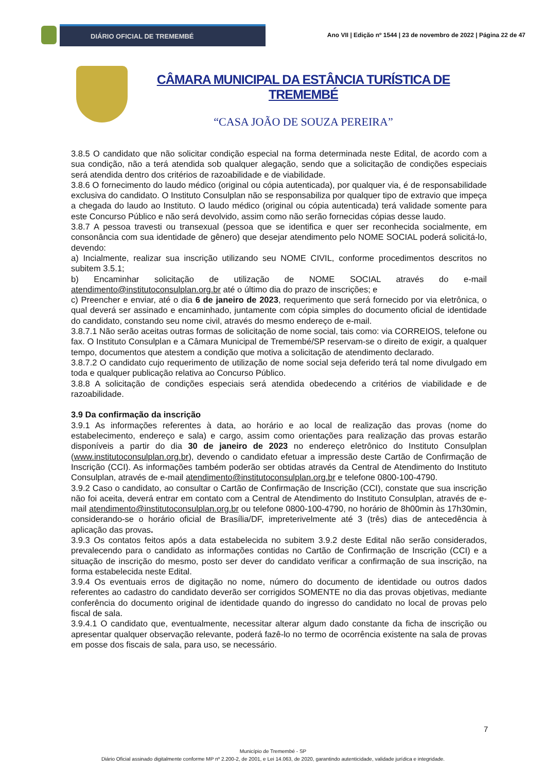DIÁRIO OFICIAL DE TREMEMBÉ
Ano VII | Edição nº 1544 | 23 de novembro de 2022 | Página 22 de 47
CÂMARA MUNICIPAL DA ESTÂNCIA TURÍSTICA DE TREMEMBÉ
“CASA JOÃO DE SOUZA PEREIRA”
3.8.5 O candidato que não solicitar condição especial na forma determinada neste Edital, de acordo com a sua condição, não a terá atendida sob qualquer alegação, sendo que a solicitação de condições especiais será atendida dentro dos critérios de razoabilidade e de viabilidade.
3.8.6 O fornecimento do laudo médico (original ou cópia autenticada), por qualquer via, é de responsabilidade exclusiva do candidato. O Instituto Consulplan não se responsabiliza por qualquer tipo de extravio que impeça a chegada do laudo ao Instituto. O laudo médico (original ou cópia autenticada) terá validade somente para este Concurso Público e não será devolvido, assim como não serão fornecidas cópias desse laudo.
3.8.7 A pessoa travesti ou transexual (pessoa que se identifica e quer ser reconhecida socialmente, em consonância com sua identidade de gênero) que desejar atendimento pelo NOME SOCIAL poderá solicitá-lo, devendo:
a) Incialmente, realizar sua inscrição utilizando seu NOME CIVIL, conforme procedimentos descritos no subitem 3.5.1;
b) Encaminhar solicitação de utilização de NOME SOCIAL através do e-mail atendimento@institutoconsulplan.org.br até o último dia do prazo de inscrições; e
c) Preencher e enviar, até o dia 6 de janeiro de 2023, requerimento que será fornecido por via eletrônica, o qual deverá ser assinado e encaminhado, juntamente com cópia simples do documento oficial de identidade do candidato, constando seu nome civil, através do mesmo endereço de e-mail.
3.8.7.1 Não serão aceitas outras formas de solicitação de nome social, tais como: via CORREIOS, telefone ou fax. O Instituto Consulplan e a Câmara Municipal de Tremembé/SP reservam-se o direito de exigir, a qualquer tempo, documentos que atestem a condição que motiva a solicitação de atendimento declarado.
3.8.7.2 O candidato cujo requerimento de utilização de nome social seja deferido terá tal nome divulgado em toda e qualquer publicação relativa ao Concurso Público.
3.8.8 A solicitação de condições especiais será atendida obedecendo a critérios de viabilidade e de razoabilidade.
3.9 Da confirmação da inscrição
3.9.1 As informações referentes à data, ao horário e ao local de realização das provas (nome do estabelecimento, endereço e sala) e cargo, assim como orientações para realização das provas estarão disponíveis a partir do dia 30 de janeiro de 2023 no endereço eletrônico do Instituto Consulplan (www.institutoconsulplan.org.br), devendo o candidato efetuar a impressão deste Cartão de Confirmação de Inscrição (CCI). As informações também poderão ser obtidas através da Central de Atendimento do Instituto Consulplan, através de e-mail atendimento@institutoconsulplan.org.br e telefone 0800-100-4790.
3.9.2 Caso o candidato, ao consultar o Cartão de Confirmação de Inscrição (CCI), constate que sua inscrição não foi aceita, deverá entrar em contato com a Central de Atendimento do Instituto Consulplan, através de e-mail atendimento@institutoconsulplan.org.br ou telefone 0800-100-4790, no horário de 8h00min às 17h30min, considerando-se o horário oficial de Brasília/DF, impreterivelmente até 3 (três) dias de antecedência à aplicação das provas.
3.9.3 Os contatos feitos após a data estabelecida no subitem 3.9.2 deste Edital não serão considerados, prevalecendo para o candidato as informações contidas no Cartão de Confirmação de Inscrição (CCI) e a situação de inscrição do mesmo, posto ser dever do candidato verificar a confirmação de sua inscrição, na forma estabelecida neste Edital.
3.9.4 Os eventuais erros de digitação no nome, número do documento de identidade ou outros dados referentes ao cadastro do candidato deverão ser corrigidos SOMENTE no dia das provas objetivas, mediante conferência do documento original de identidade quando do ingresso do candidato no local de provas pelo fiscal de sala.
3.9.4.1 O candidato que, eventualmente, necessitar alterar algum dado constante da ficha de inscrição ou apresentar qualquer observação relevante, poderá fazê-lo no termo de ocorrência existente na sala de provas em posse dos fiscais de sala, para uso, se necessário.
7
Município de Tremembé - SP
Diário Oficial assinado digitalmente conforme MP nº 2.200-2, de 2001, e Lei 14.063, de 2020, garantindo autenticidade, validade jurídica e integridade.